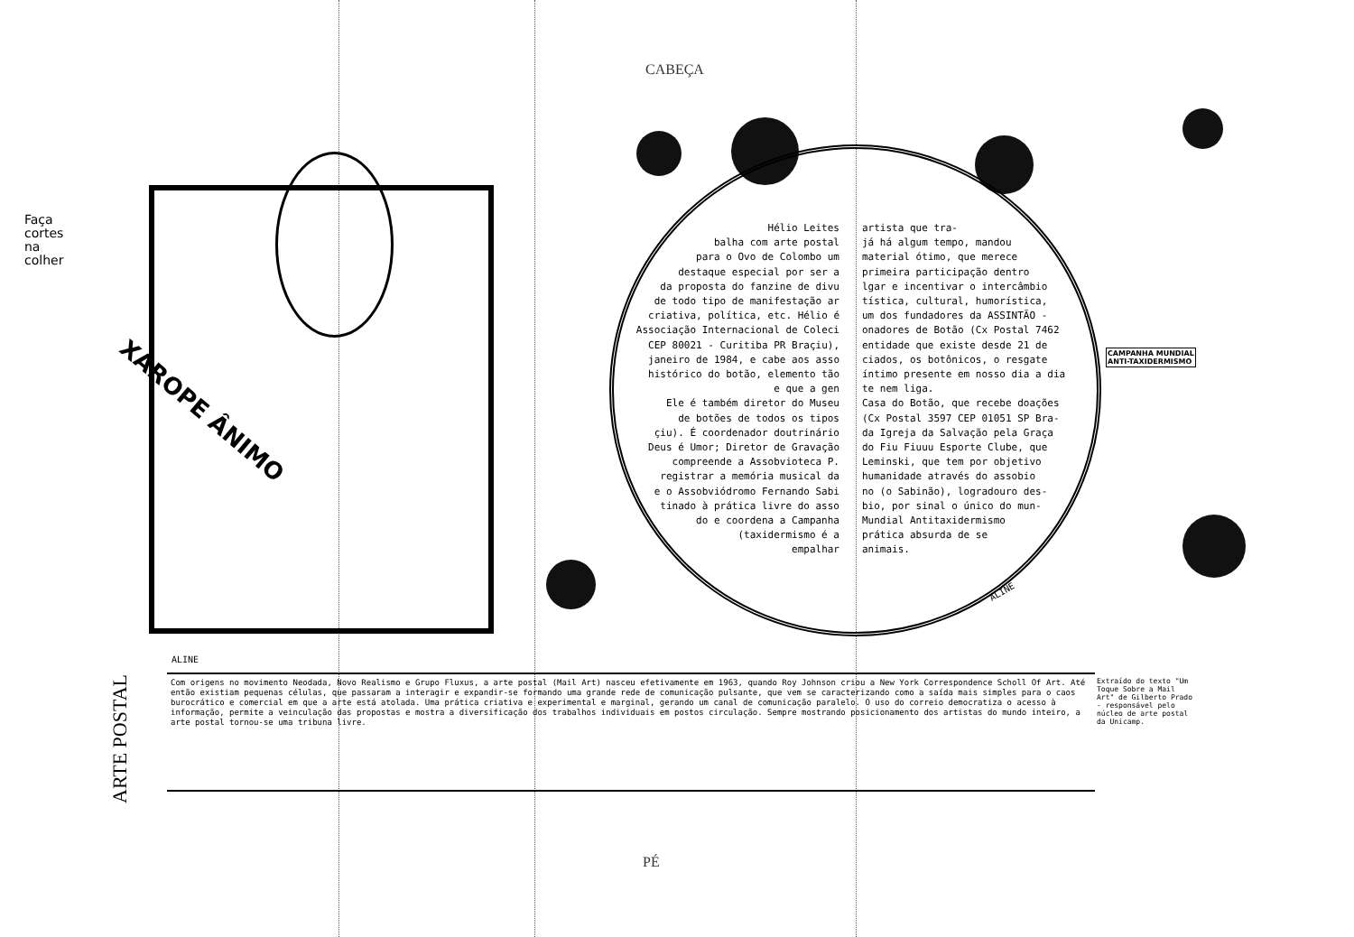CABEÇA
Faça cortes na colher
XAROPE ÂNIMO
Hélio Leites
balha com arte postal
para o Ovo de Colombo um
destaque especial por ser a
da proposta do fanzine de divu
de todo tipo de manifestação ar
criativa, política, etc. Hélio é
Associação Internacional de Coleci
CEP 80021 - Curitiba PR Braçiu),
janeiro de 1984, e cabe aos asso
histórico do botão, elemento tão
e que a gen
Ele é também diretor do Museu
de botões de todos os tipos
çiu). É coordenador doutrinário
Deus é Umor; Diretor de Gravação
compreende a Assobvioteca P.
registrar a memória musical da
e o Assobviódromo Fernando Sabi
tinado à prática livre do asso
do e coordena a Campanha
(taxidermismo é a
empalhar
artista que tra-
já há algum tempo, mandou
material ótimo, que merece
primeira participação dentro
lgar e incentivar o intercâmbio
tística, cultural, humorística,
um dos fundadores da ASSINTÃO -
onadores de Botão (Cx Postal 7462
entidade que existe desde 21 de
ciados, os botônicos, o resgate
íntimo presente em nosso dia a dia
te nem liga.
Casa do Botão, que recebe doações
(Cx Postal 3597 CEP 01051 SP Bra-
da Igreja da Salvação pela Graça
do Fiu Fiuuu Esporte Clube, que
Leminski, que tem por objetivo
humanidade através do assobio
no (o Sabinão), logradouro des-
bio, por sinal o único do mun-
Mundial Antitaxidermismo
prática absurda de se
animais.
CAMPANHA MUNDIAL
ANTI-TAXIDERMISMO
ALINE
ALINE
ARTE POSTAL
Com origens no movimento Neodada, Novo Realismo e Grupo Fluxus, a arte postal (Mail Art) nasceu efetivamente em 1963, quando Roy Johnson criou a New York Correspondence Scholl Of Art. Até então existiam pequenas células, que passaram a interagir e expandir-se formando uma grande rede de comunicação pulsante, que vem se caracterizando como a saída mais simples para o caos burocrático e comercial em que a arte está atolada. Uma prática criativa e experimental e marginal, gerando um canal de comunicação paralelo. O uso do correio democratiza o acesso à informação, permite a veinculação das propostas e mostra a diversificação dos trabalhos individuais em postos circulação. Sempre mostrando posicionamento dos artistas do mundo inteiro, a arte postal tornou-se uma tribuna livre.
Extraído do texto "Um Toque Sobre a Mail Art" de Gilberto Prado - responsável pelo núcleo de arte postal da Unicamp.
PÉ